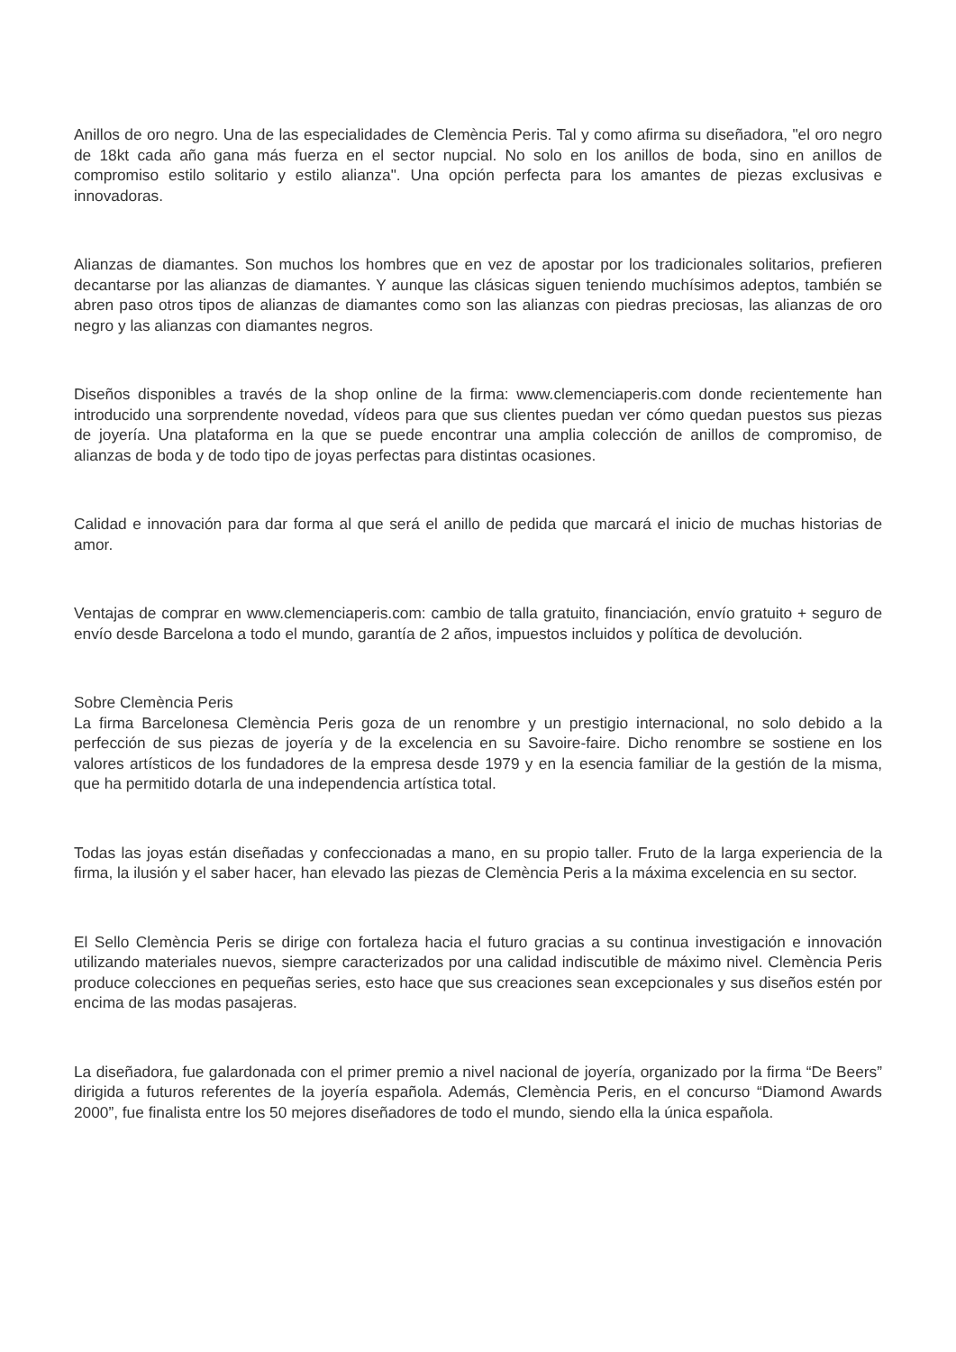Anillos de oro negro. Una de las especialidades de Clemència Peris. Tal y como afirma su diseñadora, "el oro negro de 18kt cada año gana más fuerza en el sector nupcial. No solo en los anillos de boda, sino en anillos de compromiso estilo solitario y estilo alianza". Una opción perfecta para los amantes de piezas exclusivas e innovadoras.
Alianzas de diamantes. Son muchos los hombres que en vez de apostar por los tradicionales solitarios, prefieren decantarse por las alianzas de diamantes. Y aunque las clásicas siguen teniendo muchísimos adeptos, también se abren paso otros tipos de alianzas de diamantes como son las alianzas con piedras preciosas, las alianzas de oro negro y las alianzas con diamantes negros.
Diseños disponibles a través de la shop online de la firma: www.clemenciaperis.com donde recientemente han introducido una sorprendente novedad, vídeos para que sus clientes puedan ver cómo quedan puestos sus piezas de joyería. Una plataforma en la que se puede encontrar una amplia colección de anillos de compromiso, de alianzas de boda y de todo tipo de joyas perfectas para distintas ocasiones.
Calidad e innovación para dar forma al que será el anillo de pedida que marcará el inicio de muchas historias de amor.
Ventajas de comprar en www.clemenciaperis.com: cambio de talla gratuito, financiación, envío gratuito + seguro de envío desde Barcelona a todo el mundo, garantía de 2 años, impuestos incluidos y política de devolución.
Sobre Clemència Peris
La firma Barcelonesa Clemència Peris goza de un renombre y un prestigio internacional, no solo debido a la perfección de sus piezas de joyería y de la excelencia en su Savoire-faire. Dicho renombre se sostiene en los valores artísticos de los fundadores de la empresa desde 1979 y en la esencia familiar de la gestión de la misma, que ha permitido dotarla de una independencia artística total.
Todas las joyas están diseñadas y confeccionadas a mano, en su propio taller. Fruto de la larga experiencia de la firma, la ilusión y el saber hacer, han elevado las piezas de Clemència Peris a la máxima excelencia en su sector.
El Sello Clemència Peris se dirige con fortaleza hacia el futuro gracias a su continua investigación e innovación utilizando materiales nuevos, siempre caracterizados por una calidad indiscutible de máximo nivel. Clemència Peris produce colecciones en pequeñas series, esto hace que sus creaciones sean excepcionales y sus diseños estén por encima de las modas pasajeras.
La diseñadora, fue galardonada con el primer premio a nivel nacional de joyería, organizado por la firma “De Beers” dirigida a futuros referentes de la joyería española. Además, Clemència Peris, en el concurso “Diamond Awards 2000”, fue finalista entre los 50 mejores diseñadores de todo el mundo, siendo ella la única española.